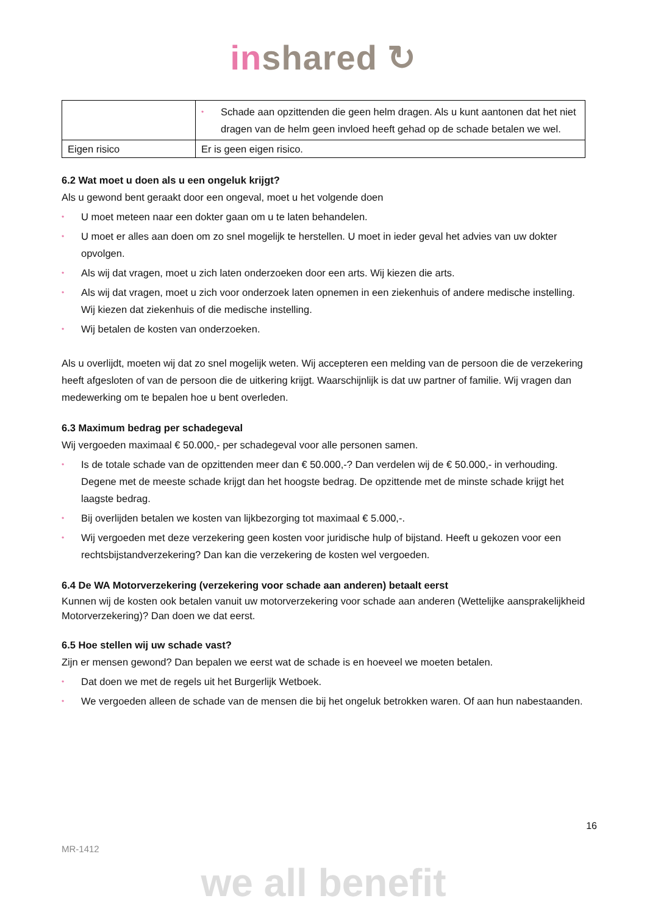inshared ↻
| | • Schade aan opzittenden die geen helm dragen. Als u kunt aantonen dat het niet dragen van de helm geen invloed heeft gehad op de schade betalen we wel. |
| Eigen risico | Er is geen eigen risico. |
6.2 Wat moet u doen als u een ongeluk krijgt?
Als u gewond bent geraakt door een ongeval, moet u het volgende doen
• U moet meteen naar een dokter gaan om u te laten behandelen.
• U moet er alles aan doen om zo snel mogelijk te herstellen. U moet in ieder geval het advies van uw dokter opvolgen.
• Als wij dat vragen, moet u zich laten onderzoeken door een arts. Wij kiezen die arts.
• Als wij dat vragen, moet u zich voor onderzoek laten opnemen in een ziekenhuis of andere medische instelling. Wij kiezen dat ziekenhuis of die medische instelling.
• Wij betalen de kosten van onderzoeken.
Als u overlijdt, moeten wij dat zo snel mogelijk weten. Wij accepteren een melding van de persoon die de verzekering heeft afgesloten of van de persoon die de uitkering krijgt. Waarschijnlijk is dat uw partner of familie. Wij vragen dan medewerking om te bepalen hoe u bent overleden.
6.3 Maximum bedrag per schadegeval
Wij vergoeden maximaal € 50.000,- per schadegeval voor alle personen samen.
• Is de totale schade van de opzittenden meer dan € 50.000,-? Dan verdelen wij de € 50.000,- in verhouding. Degene met de meeste schade krijgt dan het hoogste bedrag. De opzittende met de minste schade krijgt het laagste bedrag.
• Bij overlijden betalen we kosten van lijkbezorging tot maximaal € 5.000,-.
• Wij vergoeden met deze verzekering geen kosten voor juridische hulp of bijstand. Heeft u gekozen voor een rechtsbijstandverzekering? Dan kan die verzekering de kosten wel vergoeden.
6.4 De WA Motorverzekering (verzekering voor schade aan anderen) betaalt eerst
Kunnen wij de kosten ook betalen vanuit uw motorverzekering voor schade aan anderen (Wettelijke aansprakelijkheid Motorverzekering)? Dan doen we dat eerst.
6.5 Hoe stellen wij uw schade vast?
Zijn er mensen gewond? Dan bepalen we eerst wat de schade is en hoeveel we moeten betalen.
• Dat doen we met de regels uit het Burgerlijk Wetboek.
• We vergoeden alleen de schade van de mensen die bij het ongeluk betrokken waren. Of aan hun nabestaanden.
16
MR-1412
we all benefit